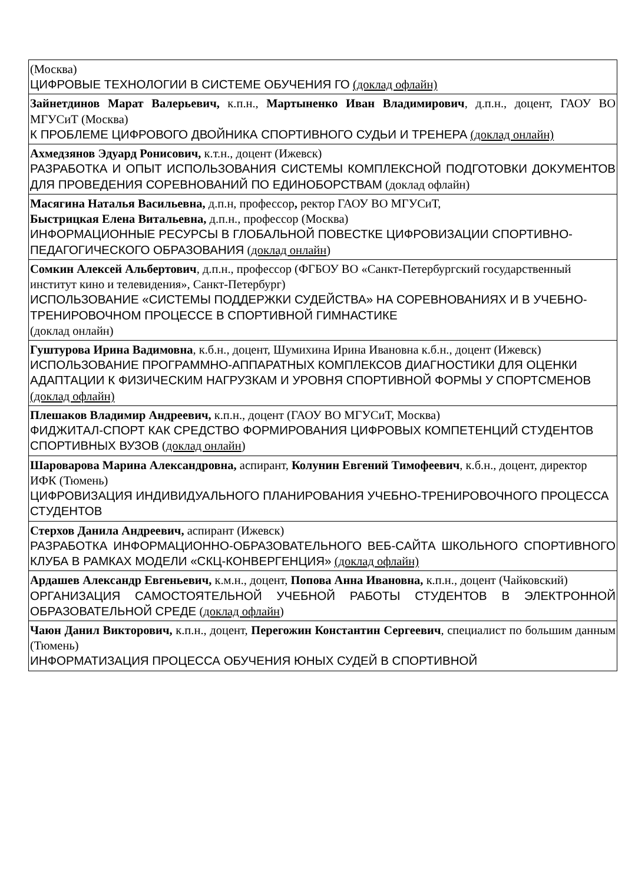| (Москва) ЦИФРОВЫЕ ТЕХНОЛОГИИ В СИСТЕМЕ ОБУЧЕНИЯ ГО (доклад офлайн) |
| Зайнетдинов Марат Валерьевич, к.п.н., Мартыненко Иван Владимирович , д.п.н., доцент, ГАОУ ВО МГУСиТ (Москва) К ПРОБЛЕМЕ ЦИФРОВОГО ДВОЙНИКА СПОРТИВНОГО СУДЬИ И ТРЕНЕРА (доклад онлайн) |
| Ахмедзянов Эдуард Ронисович, к.т.н., доцент (Ижевск) РАЗРАБОТКА И ОПЫТ ИСПОЛЬЗОВАНИЯ СИСТЕМЫ КОМПЛЕКСНОЙ ПОДГОТОВКИ ДОКУМЕНТОВ ДЛЯ ПРОВЕДЕНИЯ СОРЕВНОВАНИЙ ПО ЕДИНОБОРСТВАМ (доклад офлайн) |
| Масягина Наталья Васильевна, д.п.н, профессор , ректор ГАОУ ВО МГУСиТ, Быстрицкая Елена Витальевна, д.п.н., профессор (Москва) ИНФОРМАЦИОННЫЕ РЕСУРСЫ В ГЛОБАЛЬНОЙ ПОВЕСТКЕ ЦИФРОВИЗАЦИИ СПОРТИВНО-ПЕДАГОГИЧЕСКОГО ОБРАЗОВАНИЯ ( доклад онлайн ) |
| Сомкин Алексей Альбертович , д.п.н., профессор (ФГБОУ ВО «Санкт-Петербургский государственный институт кино и телевидения», Санкт-Петербург) ИСПОЛЬЗОВАНИЕ «СИСТЕМЫ ПОДДЕРЖКИ СУДЕЙСТВА» НА СОРЕВНОВАНИЯХ И В УЧЕБНО-ТРЕНИРОВОЧНОМ ПРОЦЕССЕ В СПОРТИВНОЙ ГИМНАСТИКЕ (доклад онлайн) |
| Гуштурова Ирина Вадимовна , к.б.н., доцент, Шумихина Ирина Ивановна к.б.н., доцент (Ижевск) ИСПОЛЬЗОВАНИЕ ПРОГРАММНО-АППАРАТНЫХ КОМПЛЕКСОВ ДИАГНОСТИКИ ДЛЯ ОЦЕНКИ АДАПТАЦИИ К ФИЗИЧЕСКИМ НАГРУЗКАМ И УРОВНЯ СПОРТИВНОЙ ФОРМЫ У СПОРТСМЕНОВ (доклад офлайн) |
| Плешаков Владимир Андреевич, к.п.н., доцент (ГАОУ ВО МГУСиТ, Москва) ФИДЖИТАЛ-СПОРТ КАК СРЕДСТВО ФОРМИРОВАНИЯ ЦИФРОВЫХ КОМПЕТЕНЦИЙ СТУДЕНТОВ СПОРТИВНЫХ ВУЗОВ ( доклад онлайн ) |
| Шароварова Марина Александровна, аспирант, Колунин Евгений Тимофеевич , к.б.н., доцент, директор ИФК (Тюмень) ЦИФРОВИЗАЦИЯ ИНДИВИДУАЛЬНОГО ПЛАНИРОВАНИЯ УЧЕБНО-ТРЕНИРОВОЧНОГО ПРОЦЕССА СТУДЕНТОВ |
| Стерхов Данила Андреевич, аспирант (Ижевск) РАЗРАБОТКА ИНФОРМАЦИОННО-ОБРАЗОВАТЕЛЬНОГО ВЕБ-САЙТА ШКОЛЬНОГО СПОРТИВНОГО КЛУБА В РАМКАХ МОДЕЛИ «СКЦ-КОНВЕРГЕНЦИЯ» (доклад офлайн) |
| Ардашев Александр Евгеньевич, к.м.н., доцент, Попова Анна Ивановна, к.п.н., доцент (Чайковский) ОРГАНИЗАЦИЯ САМОСТОЯТЕЛЬНОЙ УЧЕБНОЙ РАБОТЫ СТУДЕНТОВ В ЭЛЕКТРОННОЙ ОБРАЗОВАТЕЛЬНОЙ СРЕДЕ ( доклад офлайн ) |
| Чаюн Данил Викторович, к.п.н., доцент, Перегожин Константин Сергеевич , специалист по большим данным (Тюмень) ИНФОРМАТИЗАЦИЯ ПРОЦЕССА ОБУЧЕНИЯ ЮНЫХ СУДЕЙ В СПОРТИВНОЙ |